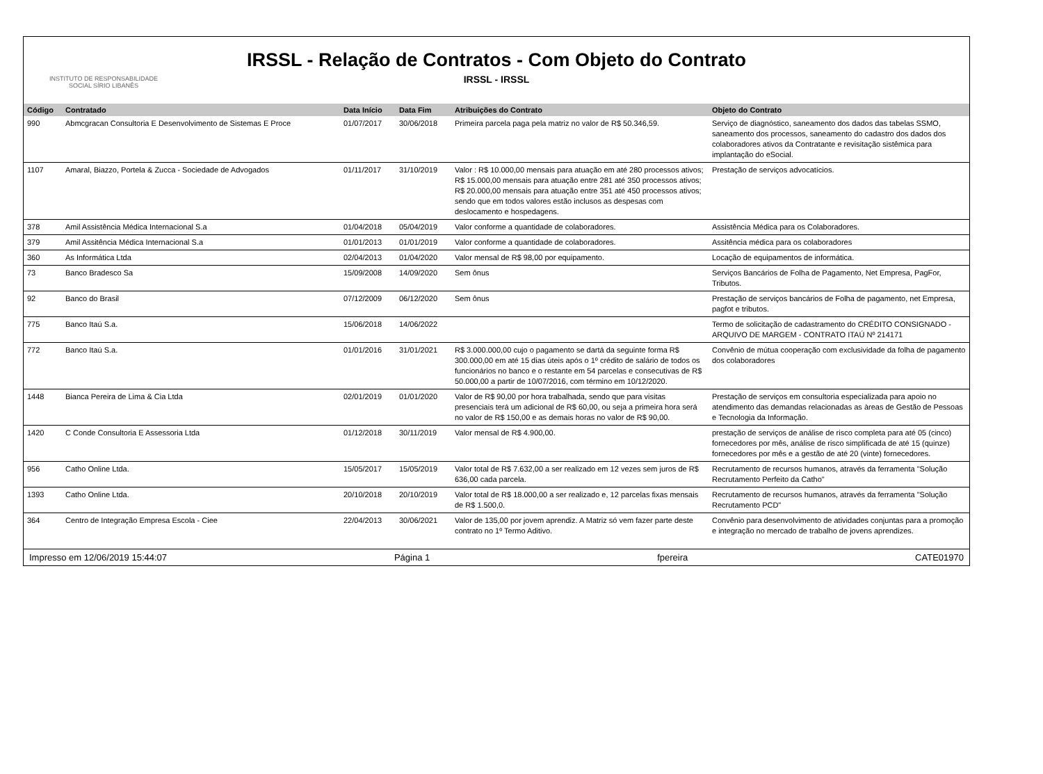INSTITUTO DE RESPONSABILIDADE
SOCIAL SÍRIO LIBANÊS
IRSSL - Relação de Contratos - Com Objeto do Contrato
IRSSL - IRSSL
| Código | Contratado | Data Início | Data Fim | Atribuições do Contrato | Objeto do Contrato |
| --- | --- | --- | --- | --- | --- |
| 990 | Abmcgracan Consultoria E Desenvolvimento de Sistemas E Proce | 01/07/2017 | 30/06/2018 | Primeira parcela paga pela matriz no valor de R$ 50.346,59. | Serviço de diagnóstico, saneamento dos dados das tabelas SSMO, saneamento dos processos, saneamento do cadastro dos dados dos colaboradores ativos da Contratante e revisitação sistêmica para implantação do eSocial. |
| 1107 | Amaral, Biazzo, Portela & Zucca - Sociedade de Advogados | 01/11/2017 | 31/10/2019 | Valor : R$ 10.000,00 mensais para atuação em até 280 processos ativos; R$ 15.000,00 mensais para atuação entre 281 até 350 processos ativos; R$ 20.000,00 mensais para atuação entre 351 até 450 processos ativos; sendo que em todos valores estão inclusos as despesas com deslocamento e hospedagens. | Prestação de serviços advocatícios. |
| 378 | Amil Assistência Médica Internacional S.a | 01/04/2018 | 05/04/2019 | Valor conforme a quantidade de colaboradores. | Assistência Médica para os Colaboradores. |
| 379 | Amil Assitência Médica Internacional S.a | 01/01/2013 | 01/01/2019 | Valor conforme a quantidade de colaboradores. | Assitência médica para os colaboradores |
| 360 | As Informática Ltda | 02/04/2013 | 01/04/2020 | Valor mensal de R$ 98,00 por equipamento. | Locação de equipamentos de informática. |
| 73 | Banco Bradesco Sa | 15/09/2008 | 14/09/2020 | Sem ônus | Serviços Bancários de Folha de Pagamento, Net Empresa, PagFor, Tributos. |
| 92 | Banco do Brasil | 07/12/2009 | 06/12/2020 | Sem ônus | Prestação de serviços bancários de Folha de pagamento, net Empresa, pagfot e tributos. |
| 775 | Banco Itaú S.a. | 15/06/2018 | 14/06/2022 | | Termo de solicitação de cadastramento do CRÉDITO CONSIGNADO - ARQUIVO DE MARGEM - CONTRATO ITAÚ Nº 214171 |
| 772 | Banco Itaú S.a. | 01/01/2016 | 31/01/2021 | R$ 3.000.000,00 cujo o pagamento se dartá da seguinte forma R$ 300.000,00 em até 15 dias úteis após o 1º crédito de salário de todos os funcionários no banco e o restante em 54 parcelas e consecutivas de R$ 50.000,00 a partir de 10/07/2016, com término em 10/12/2020. | Convênio de mútua cooperação com exclusividade da folha de pagamento dos colaboradores |
| 1448 | Bianca Pereira de Lima & Cia Ltda | 02/01/2019 | 01/01/2020 | Valor de R$ 90,00 por hora trabalhada, sendo que para visitas presenciais terá um adicional de R$ 60,00, ou seja a primeira hora será no valor de R$ 150,00 e as demais horas no valor de R$ 90,00. | Prestação de serviços em consultoria especializada para apoio no atendimento das demandas relacionadas as àreas de Gestão de Pessoas e Tecnologia da Informação. |
| 1420 | C Conde Consultoria E Assessoria Ltda | 01/12/2018 | 30/11/2019 | Valor mensal de R$ 4.900,00. | prestação de serviços de análise de risco completa para até 05 (cinco) fornecedores por mês, análise de risco simplificada de até 15 (quinze) fornecedores por mês e a gestão de até 20 (vinte) fornecedores. |
| 956 | Catho Online Ltda. | 15/05/2017 | 15/05/2019 | Valor total de R$ 7.632,00 a ser realizado em 12 vezes sem juros de R$ 636,00 cada parcela. | Recrutamento de recursos humanos, através da ferramenta "Solução Recrutamento Perfeito da Catho" |
| 1393 | Catho Online Ltda. | 20/10/2018 | 20/10/2019 | Valor total de R$ 18.000,00 a ser realizado e, 12 parcelas fixas mensais de R$ 1.500,0. | Recrutamento de recursos humanos, através da ferramenta "Solução Recrutamento PCD" |
| 364 | Centro de Integração Empresa Escola - Ciee | 22/04/2013 | 30/06/2021 | Valor de 135,00 por jovem aprendiz. A Matriz só vem fazer parte deste contrato no 1º Termo Aditivo. | Convênio para desenvolvimento de atividades conjuntas para a promoção e integração no mercado de trabalho de jovens aprendizes. |
Impresso em 12/06/2019 15:44:07 Página 1 fpereira CATE01970